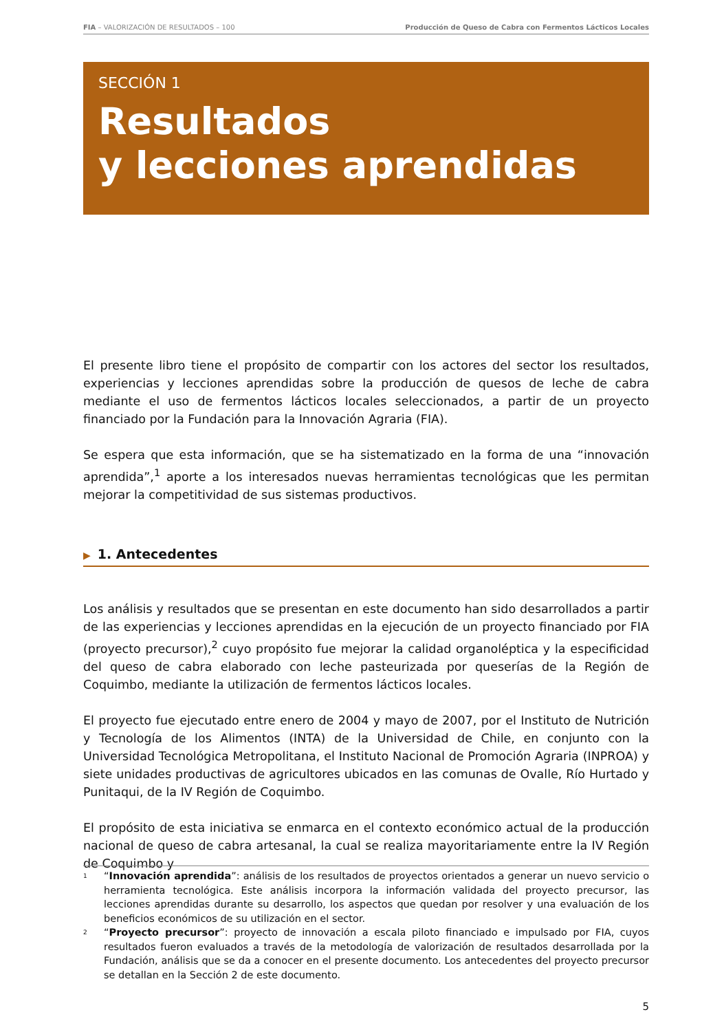FIA – VALORIZACIÓN DE RESULTADOS – 100 Producción de Queso de Cabra con Fermentos Lácticos Locales
SECCIÓN 1
Resultados
y lecciones aprendidas
El presente libro tiene el propósito de compartir con los actores del sector los resultados, experiencias y lecciones aprendidas sobre la producción de quesos de leche de cabra mediante el uso de fermentos lácticos locales seleccionados, a partir de un proyecto financiado por la Fundación para la Innovación Agraria (FIA).
Se espera que esta información, que se ha sistematizado en la forma de una “innovación aprendida”,<sup>1</sup> aporte a los interesados nuevas herramientas tecnológicas que les permitan mejorar la competitividad de sus sistemas productivos.
▶ 1. Antecedentes
Los análisis y resultados que se presentan en este documento han sido desarrollados a partir de las experiencias y lecciones aprendidas en la ejecución de un proyecto financiado por FIA (proyecto precursor),<sup>2</sup> cuyo propósito fue mejorar la calidad organoléptica y la especificidad del queso de cabra elaborado con leche pasteurizada por queserías de la Región de Coquimbo, mediante la utilización de fermentos lácticos locales.
El proyecto fue ejecutado entre enero de 2004 y mayo de 2007, por el Instituto de Nutrición y Tecnología de los Alimentos (INTA) de la Universidad de Chile, en conjunto con la Universidad Tecnológica Metropolitana, el Instituto Nacional de Promoción Agraria (INPROA) y siete unidades productivas de agricultores ubicados en las comunas de Ovalle, Río Hurtado y Punitaqui, de la IV Región de Coquimbo.
El propósito de esta iniciativa se enmarca en el contexto económico actual de la producción nacional de queso de cabra artesanal, la cual se realiza mayoritariamente entre la IV Región de Coquimbo y
1 “Innovación aprendida”: análisis de los resultados de proyectos orientados a generar un nuevo servicio o herramienta tecnológica. Este análisis incorpora la información validada del proyecto precursor, las lecciones aprendidas durante su desarrollo, los aspectos que quedan por resolver y una evaluación de los beneficios económicos de su utilización en el sector.
2 “Proyecto precursor”: proyecto de innovación a escala piloto financiado e impulsado por FIA, cuyos resultados fueron evaluados a través de la metodología de valorización de resultados desarrollada por la Fundación, análisis que se da a conocer en el presente documento. Los antecedentes del proyecto precursor se detallan en la Sección 2 de este documento.
5